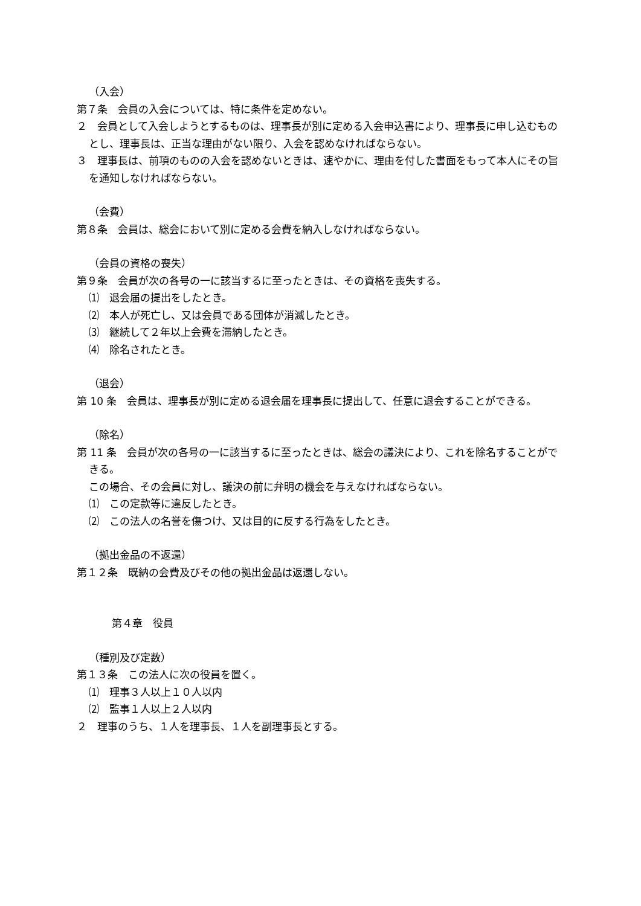（入会）
第７条　会員の入会については、特に条件を定めない。
２　会員として入会しようとするものは、理事長が別に定める入会申込書により、理事長に申し込むものとし、理事長は、正当な理由がない限り、入会を認めなければならない。
３　理事長は、前項のものの入会を認めないときは、速やかに、理由を付した書面をもって本人にその旨を通知しなければならない。
（会費）
第８条　会員は、総会において別に定める会費を納入しなければならない。
（会員の資格の喪失）
第９条　会員が次の各号の一に該当するに至ったときは、その資格を喪失する。
⑴　退会届の提出をしたとき。
⑵　本人が死亡し、又は会員である団体が消滅したとき。
⑶　継続して２年以上会費を滞納したとき。
⑷　除名されたとき。
（退会）
第 10 条　会員は、理事長が別に定める退会届を理事長に提出して、任意に退会することができる。
（除名）
第 11 条　会員が次の各号の一に該当するに至ったときは、総会の議決により、これを除名することができる。
この場合、その会員に対し、議決の前に弁明の機会を与えなければならない。
⑴　この定款等に違反したとき。
⑵　この法人の名誉を傷つけ、又は目的に反する行為をしたとき。
（拠出金品の不返還）
第１２条　既納の会費及びその他の拠出金品は返還しない。
第４章　役員
（種別及び定数）
第１３条　この法人に次の役員を置く。
⑴　理事３人以上１０人以内
⑵　監事１人以上２人以内
２　理事のうち、１人を理事長、１人を副理事長とする。